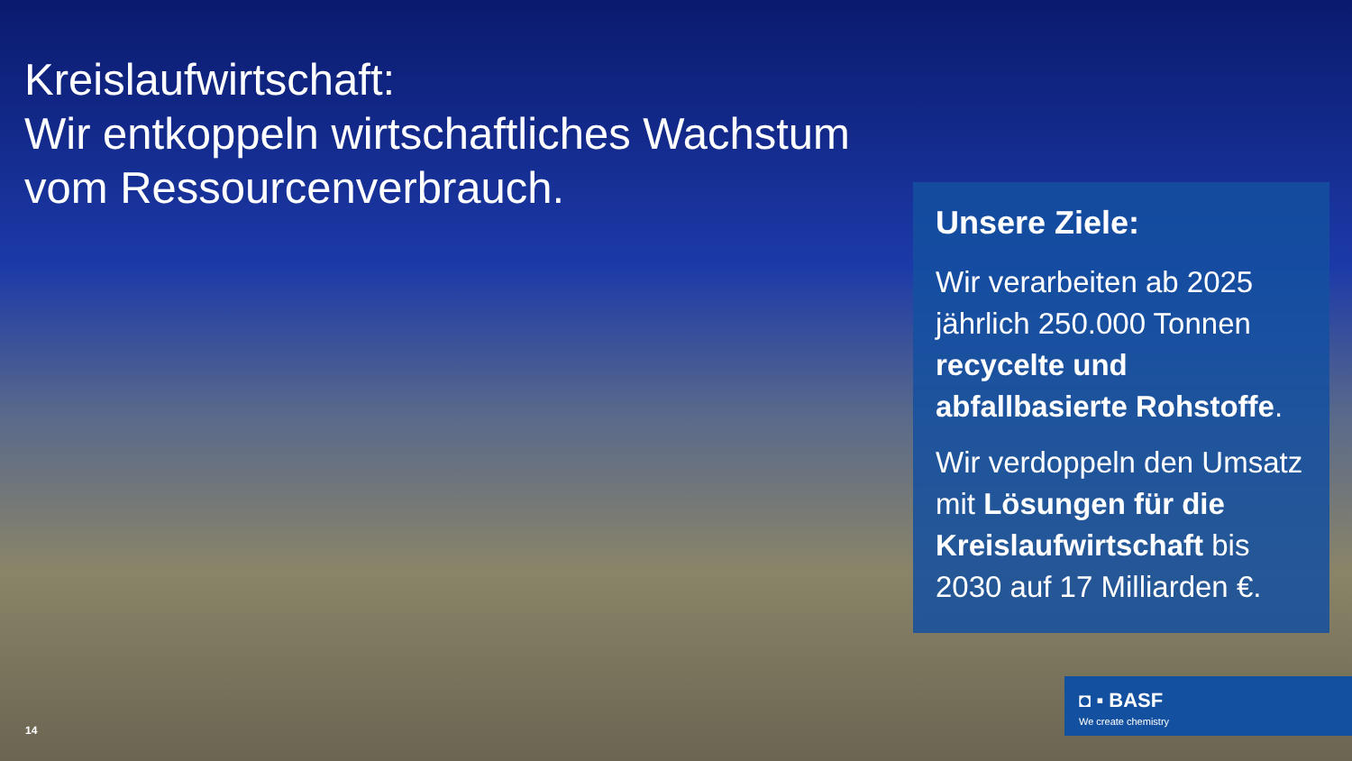Kreislaufwirtschaft:
Wir entkoppeln wirtschaftliches Wachstum
vom Ressourcenverbrauch.
Unsere Ziele:
Wir verarbeiten ab 2025 jährlich 250.000 Tonnen recycelte und abfallbasierte Rohstoffe.
Wir verdoppeln den Umsatz mit Lösungen für die Kreislaufwirtschaft bis 2030 auf 17 Milliarden €.
14
◘ ▪ BASF
We create chemistry